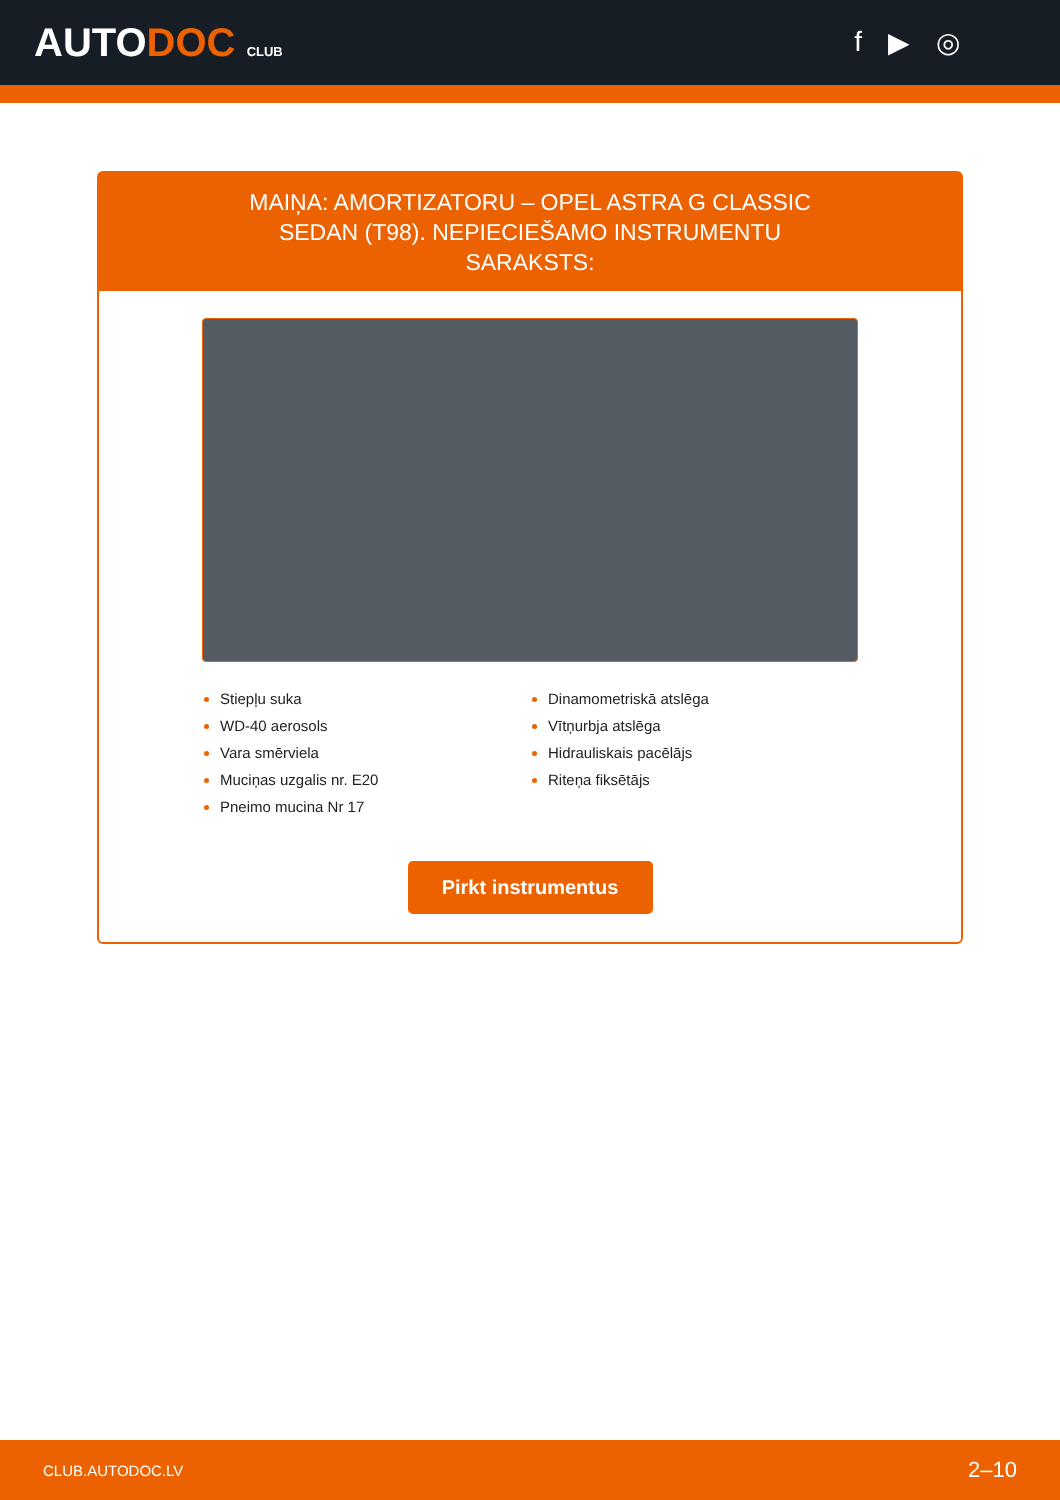AUTODOC CLUB
f ▶ ◎
MAIŅA: AMORTIZATORU – OPEL ASTRA G CLASSIC SEDAN (T98). NEPIECIEŠAMO INSTRUMENTU SARAKSTS:
Stiepļu suka
WD-40 aerosols
Vara smērviela
Muciņas uzgalis nr. E20
Pneimo mucina Nr 17
Dinamometriskā atslēga
Vītņurbja atslēga
Hidrauliskais pacēlājs
Riteņa fiksētājs
Pirkt instrumentus
CLUB.AUTODOC.LV 2–10